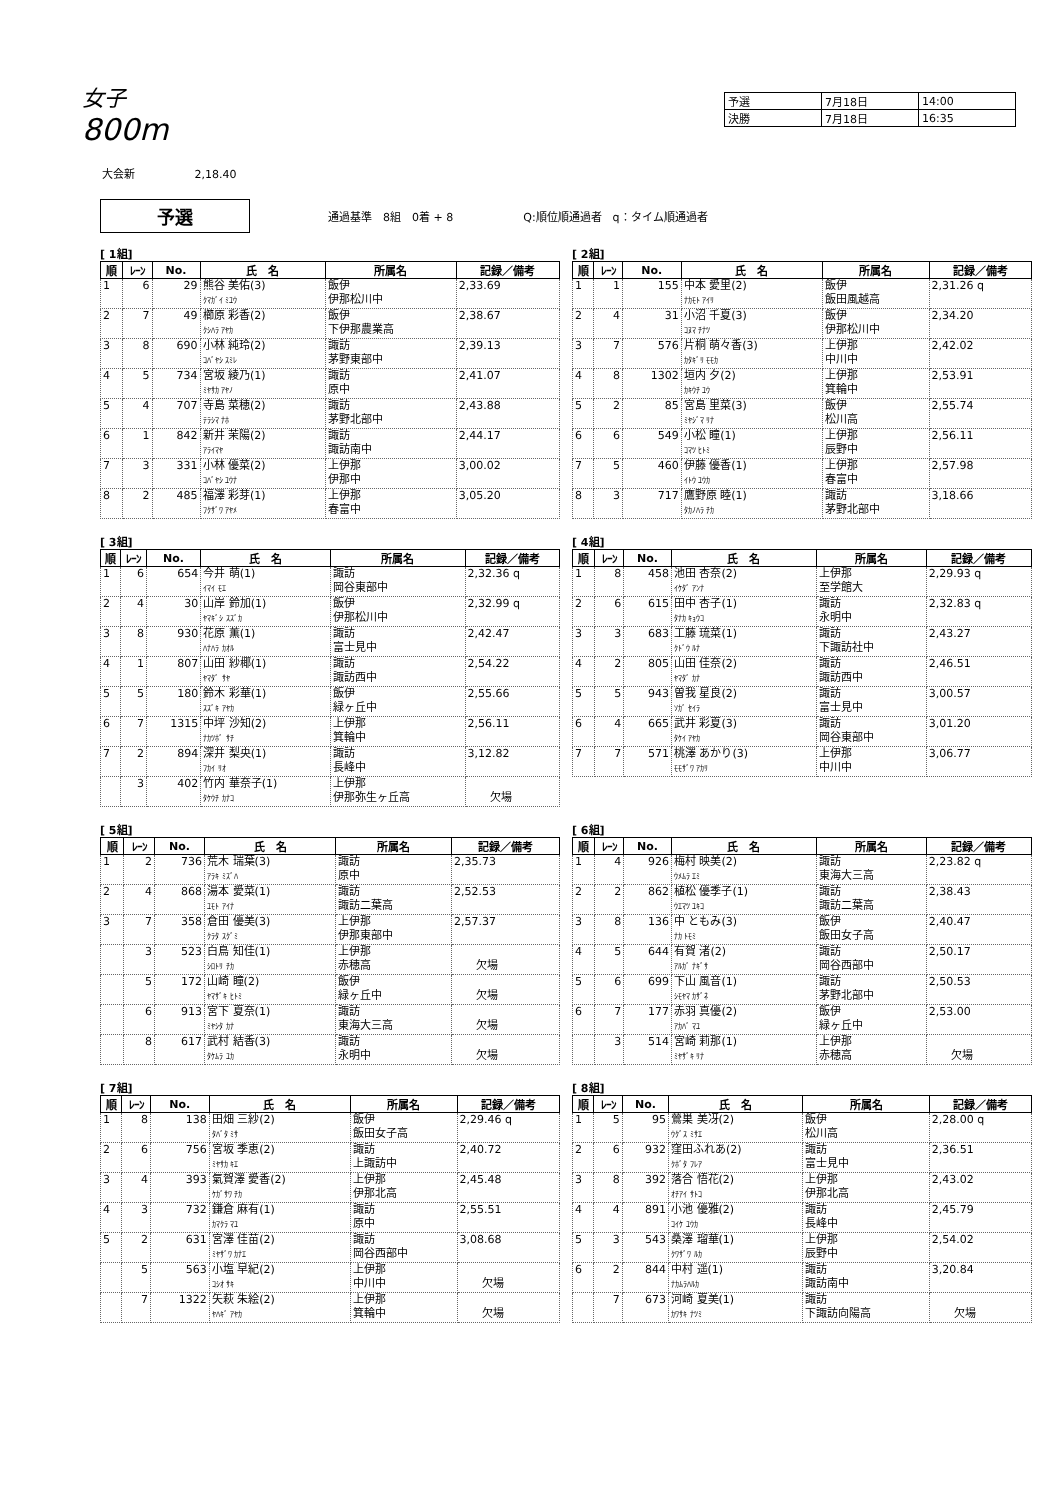女子
800m
| 予選 | 7月18日 | 14:00 |
| 決勝 | 7月18日 | 16:35 |
大会新 2,18.40
予選
通過基準　8組　0着 + 8 Q:順位順通過者　q：タイム順通過者
[ 1組]
| 順 | ﾚｰﾝ | No. | 氏 名 | 所属名 | 記録／備考 |
| --- | --- | --- | --- | --- | --- |
| 1 | 6 | 29 | 熊谷 美佑(3) ｸﾏｶﾞｲ ﾐﾕｳ | 飯伊 伊那松川中 | 2,33.69 |
| 2 | 7 | 49 | 櫛原 彩香(2) ｸｼﾊﾗ ｱﾔｶ | 飯伊 下伊那農業高 | 2,38.67 |
| 3 | 8 | 690 | 小林 純玲(2) ｺﾊﾞﾔｼ ｽﾐﾚ | 諏訪 茅野東部中 | 2,39.13 |
| 4 | 5 | 734 | 宮坂 綾乃(1) ﾐﾔｻｶ ｱﾔﾉ | 諏訪 原中 | 2,41.07 |
| 5 | 4 | 707 | 寺島 菜穂(2) ﾃﾗｼﾏ ﾅﾎ | 諏訪 茅野北部中 | 2,43.88 |
| 6 | 1 | 842 | 新井 茉陽(2) ｱﾗｲﾏﾔ | 諏訪 諏訪南中 | 2,44.17 |
| 7 | 3 | 331 | 小林 優菜(2) ｺﾊﾞﾔｼ ﾕｳﾅ | 上伊那 伊那中 | 3,00.02 |
| 8 | 2 | 485 | 福澤 彩芽(1) ﾌｸｻﾞﾜ ｱﾔﾒ | 上伊那 春富中 | 3,05.20 |
[ 2組]
| 順 | ﾚｰﾝ | No. | 氏 名 | 所属名 | 記録／備考 |
| --- | --- | --- | --- | --- | --- |
| 1 | 1 | 155 | 中本 愛里(2) ﾅｶﾓﾄ ｱｲﾘ | 飯伊 飯田風越高 | 2,31.26 q |
| 2 | 4 | 31 | 小沼 千夏(3) ｺﾇﾏ ﾁﾅﾂ | 飯伊 伊那松川中 | 2,34.20 |
| 3 | 7 | 576 | 片桐 萌々香(3) ｶﾀｷﾞﾘ ﾓﾓｶ | 上伊那 中川中 | 2,42.02 |
| 4 | 8 | 1302 | 垣内 夕(2) ｶｷｳﾁ ﾕｳ | 上伊那 箕輪中 | 2,53.91 |
| 5 | 2 | 85 | 宮島 里菜(3) ﾐﾔｼﾞﾏ ﾘﾅ | 飯伊 松川高 | 2,55.74 |
| 6 | 6 | 549 | 小松 瞳(1) ｺﾏﾂ ﾋﾄﾐ | 上伊那 辰野中 | 2,56.11 |
| 7 | 5 | 460 | 伊藤 優香(1) ｲﾄｳ ﾕｳｶ | 上伊那 春富中 | 2,57.98 |
| 8 | 3 | 717 | 鷹野原 睦(1) ﾀｶﾉﾊﾗ ﾁｶ | 諏訪 茅野北部中 | 3,18.66 |
[ 3組]
| 順 | ﾚｰﾝ | No. | 氏 名 | 所属名 | 記録／備考 |
| --- | --- | --- | --- | --- | --- |
| 1 | 6 | 654 | 今井 萌(1) ｲﾏｲ ﾓｴ | 諏訪 岡谷東部中 | 2,32.36 q |
| 2 | 4 | 30 | 山岸 鈴加(1) ﾔﾏｷﾞｼ ｽｽﾞｶ | 飯伊 伊那松川中 | 2,32.99 q |
| 3 | 8 | 930 | 花原 薫(1) ﾊﾅﾊﾗ ｶｵﾙ | 諏訪 富士見中 | 2,42.47 |
| 4 | 1 | 807 | 山田 紗椰(1) ﾔﾏﾀﾞ ｻﾔ | 諏訪 諏訪西中 | 2,54.22 |
| 5 | 5 | 180 | 鈴木 彩華(1) ｽｽﾞｷ ｱﾔｶ | 飯伊 緑ヶ丘中 | 2,55.66 |
| 6 | 7 | 1315 | 中坪 沙知(2) ﾅｶﾂﾎﾞ ｻﾁ | 上伊那 箕輪中 | 2,56.11 |
| 7 | 2 | 894 | 深井 梨央(1) ﾌｶｲ ﾘｵ | 諏訪 長峰中 | 3,12.82 |
| | 3 | 402 | 竹内 華奈子(1) ﾀｹｳﾁ ｶﾅｺ | 上伊那 伊那弥生ヶ丘高 | 欠場 |
[ 4組]
| 順 | ﾚｰﾝ | No. | 氏 名 | 所属名 | 記録／備考 |
| --- | --- | --- | --- | --- | --- |
| 1 | 8 | 458 | 池田 杏奈(2) ｲｹﾀﾞ ｱﾝﾅ | 上伊那 至学館大 | 2,29.93 q |
| 2 | 6 | 615 | 田中 杏子(1) ﾀﾅｶ ｷｮｳｺ | 諏訪 永明中 | 2,32.83 q |
| 3 | 3 | 683 | 工藤 琉菜(1) ｸﾄﾞｳ ﾙﾅ | 諏訪 下諏訪社中 | 2,43.27 |
| 4 | 2 | 805 | 山田 佳奈(2) ﾔﾏﾀﾞ ｶﾅ | 諏訪 諏訪西中 | 2,46.51 |
| 5 | 5 | 943 | 曽我 星良(2) ｿｶﾞ ｾｲﾗ | 諏訪 富士見中 | 3,00.57 |
| 6 | 4 | 665 | 武井 彩夏(3) ﾀｹｲ ｱﾔｶ | 諏訪 岡谷東部中 | 3,01.20 |
| 7 | 7 | 571 | 桃澤 あかり(3) ﾓﾓｻﾞﾜ ｱｶﾘ | 上伊那 中川中 | 3,06.77 |
[ 5組]
| 順 | ﾚｰﾝ | No. | 氏 名 | 所属名 | 記録／備考 |
| --- | --- | --- | --- | --- | --- |
| 1 | 2 | 736 | 荒木 瑞葉(3) ｱﾗｷ ﾐｽﾞﾊ | 諏訪 原中 | 2,35.73 |
| 2 | 4 | 868 | 湯本 愛菜(1) ﾕﾓﾄ ｱｲﾅ | 諏訪 諏訪二葉高 | 2,52.53 |
| 3 | 7 | 358 | 倉田 優美(3) ｸﾗﾀ ｽｸﾞﾐ | 上伊那 伊那東部中 | 2,57.37 |
| | 3 | 523 | 白鳥 知佳(1) ｼﾛﾄﾘ ﾁｶ | 上伊那 赤穂高 | 欠場 |
| | 5 | 172 | 山崎 瞳(2) ﾔﾏｻﾞｷ ﾋﾄﾐ | 飯伊 緑ヶ丘中 | 欠場 |
| | 6 | 913 | 宮下 夏奈(1) ﾐﾔｼﾀ ｶﾅ | 諏訪 東海大三高 | 欠場 |
| | 8 | 617 | 武村 結香(3) ﾀｹﾑﾗ ﾕｶ | 諏訪 永明中 | 欠場 |
[ 6組]
| 順 | ﾚｰﾝ | No. | 氏 名 | 所属名 | 記録／備考 |
| --- | --- | --- | --- | --- | --- |
| 1 | 4 | 926 | 梅村 映美(2) ｳﾒﾑﾗ ｴﾐ | 諏訪 東海大三高 | 2,23.82 q |
| 2 | 2 | 862 | 植松 優季子(1) ｳｴﾏﾂ ﾕｷｺ | 諏訪 諏訪二葉高 | 2,38.43 |
| 3 | 8 | 136 | 中 ともみ(3) ﾅｶ ﾄﾓﾐ | 飯伊 飯田女子高 | 2,40.47 |
| 4 | 5 | 644 | 有賀 渚(2) ｱﾙｶﾞ ﾅｷﾞｻ | 諏訪 岡谷西部中 | 2,50.17 |
| 5 | 6 | 699 | 下山 風音(1) ｼﾓﾔﾏ ｶｻﾞﾈ | 諏訪 茅野北部中 | 2,50.53 |
| 6 | 7 | 177 | 赤羽 真優(2) ｱｶﾊﾞ ﾏﾕ | 飯伊 緑ヶ丘中 | 2,53.00 |
| | 3 | 514 | 宮崎 莉那(1) ﾐﾔｻﾞｷ ﾘﾅ | 上伊那 赤穂高 | 欠場 |
[ 7組]
| 順 | ﾚｰﾝ | No. | 氏 名 | 所属名 | 記録／備考 |
| --- | --- | --- | --- | --- | --- |
| 1 | 8 | 138 | 田畑 三紗(2) ﾀﾊﾞﾀ ﾐｻ | 飯伊 飯田女子高 | 2,29.46 q |
| 2 | 6 | 756 | 宮坂 季恵(2) ﾐﾔｻｶ ｷｴ | 諏訪 上諏訪中 | 2,40.72 |
| 3 | 4 | 393 | 氣賀澤 愛香(2) ｹｶﾞｻﾜ ﾁｶ | 上伊那 伊那北高 | 2,45.48 |
| 4 | 3 | 732 | 鎌倉 麻有(1) ｶﾏｸﾗ ﾏﾕ | 諏訪 原中 | 2,55.51 |
| 5 | 2 | 631 | 宮澤 佳苗(2) ﾐﾔｻﾞﾜ ｶﾅｴ | 諏訪 岡谷西部中 | 3,08.68 |
| | 5 | 563 | 小塩 早紀(2) ｺｼｵ ｻｷ | 上伊那 中川中 | 欠場 |
| | 7 | 1322 | 矢萩 朱絵(2) ﾔﾊｷﾞ ｱﾔｶ | 上伊那 箕輪中 | 欠場 |
[ 8組]
| 順 | ﾚｰﾝ | No. | 氏 名 | 所属名 | 記録／備考 |
| --- | --- | --- | --- | --- | --- |
| 1 | 5 | 95 | 鶯巣 美冴(2) ｳｸﾞｽ ﾐｻｴ | 飯伊 松川高 | 2,28.00 q |
| 2 | 6 | 932 | 窪田ふれあ(2) ｸﾎﾞﾀ ﾌﾚｱ | 諏訪 富士見中 | 2,36.51 |
| 3 | 8 | 392 | 落合 悟花(2) ｵﾁｱｲ ｻﾄｺ | 上伊那 伊那北高 | 2,43.02 |
| 4 | 4 | 891 | 小池 優雅(2) ｺｲｹ ﾕｳｶ | 諏訪 長峰中 | 2,45.79 |
| 5 | 3 | 543 | 桑澤 瑠華(1) ｸﾜｻﾞﾜ ﾙｶ | 上伊那 辰野中 | 2,54.02 |
| 6 | 2 | 844 | 中村 遥(1) ﾅｶﾑﾗﾊﾙｶ | 諏訪 諏訪南中 | 3,20.84 |
| | 7 | 673 | 河崎 夏美(1) ｶﾜｻｷ ﾅﾂﾐ | 諏訪 下諏訪向陽高 | 欠場 |